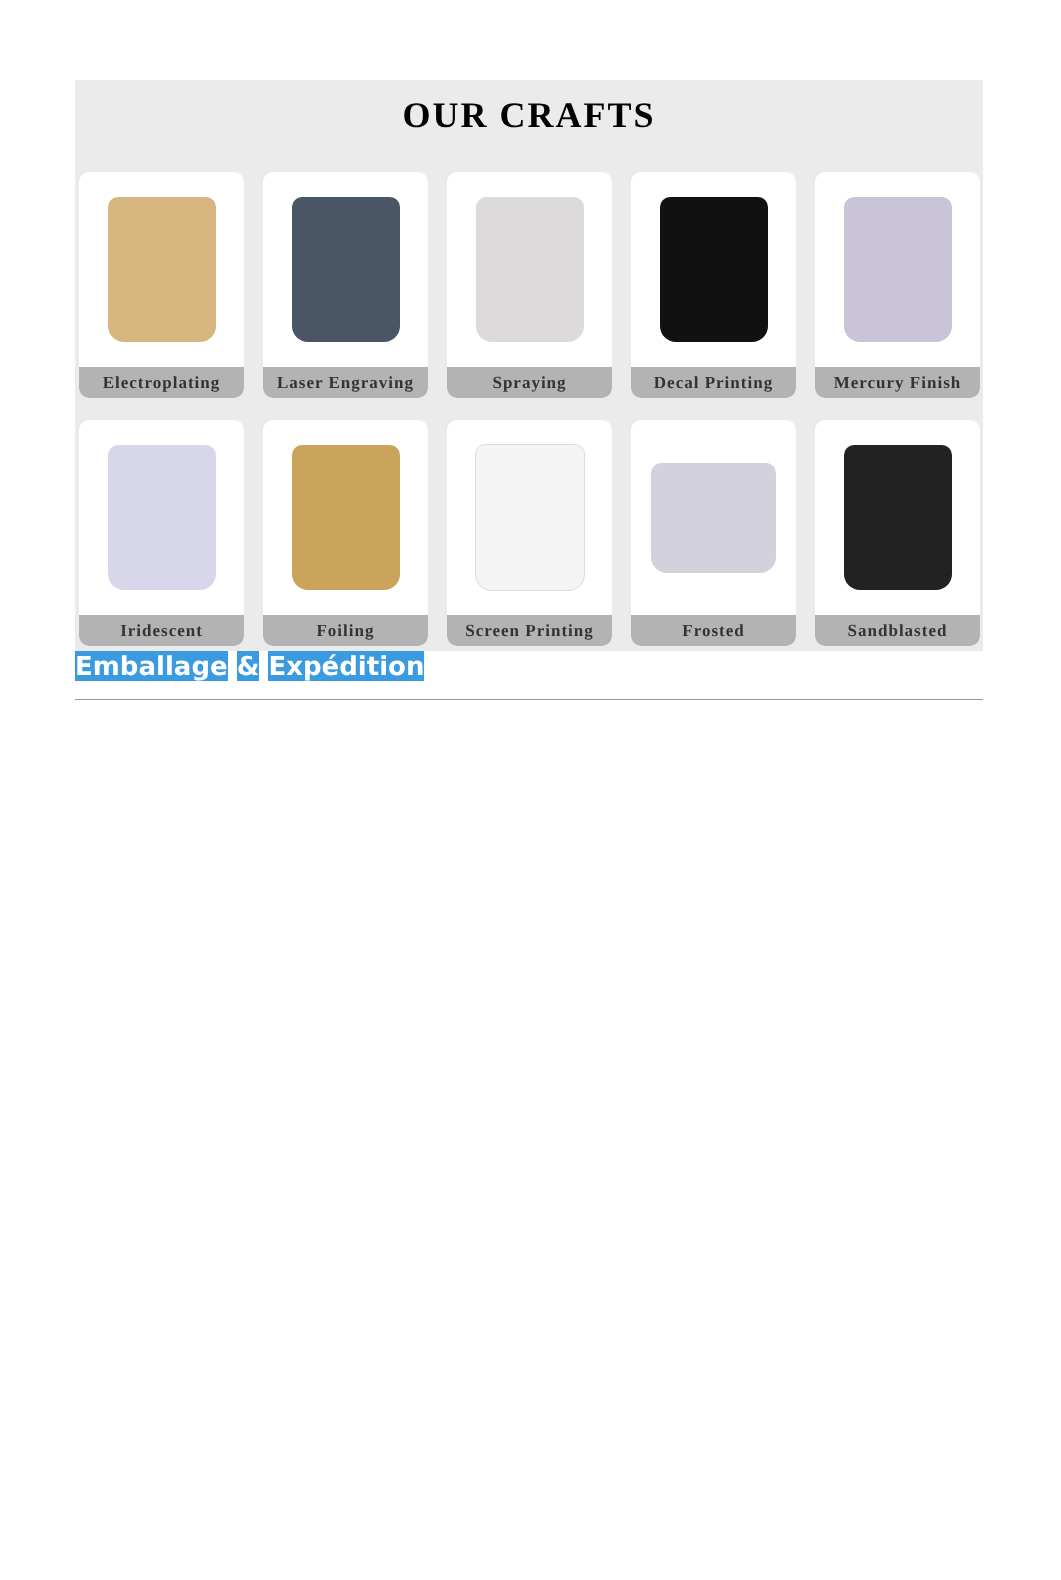OUR CRAFTS
Electroplating
Laser Engraving
Spraying
Decal Printing
Mercury Finish
Iridescent
Foiling
Screen Printing
Frosted
Sandblasted
Emballage & Expédition